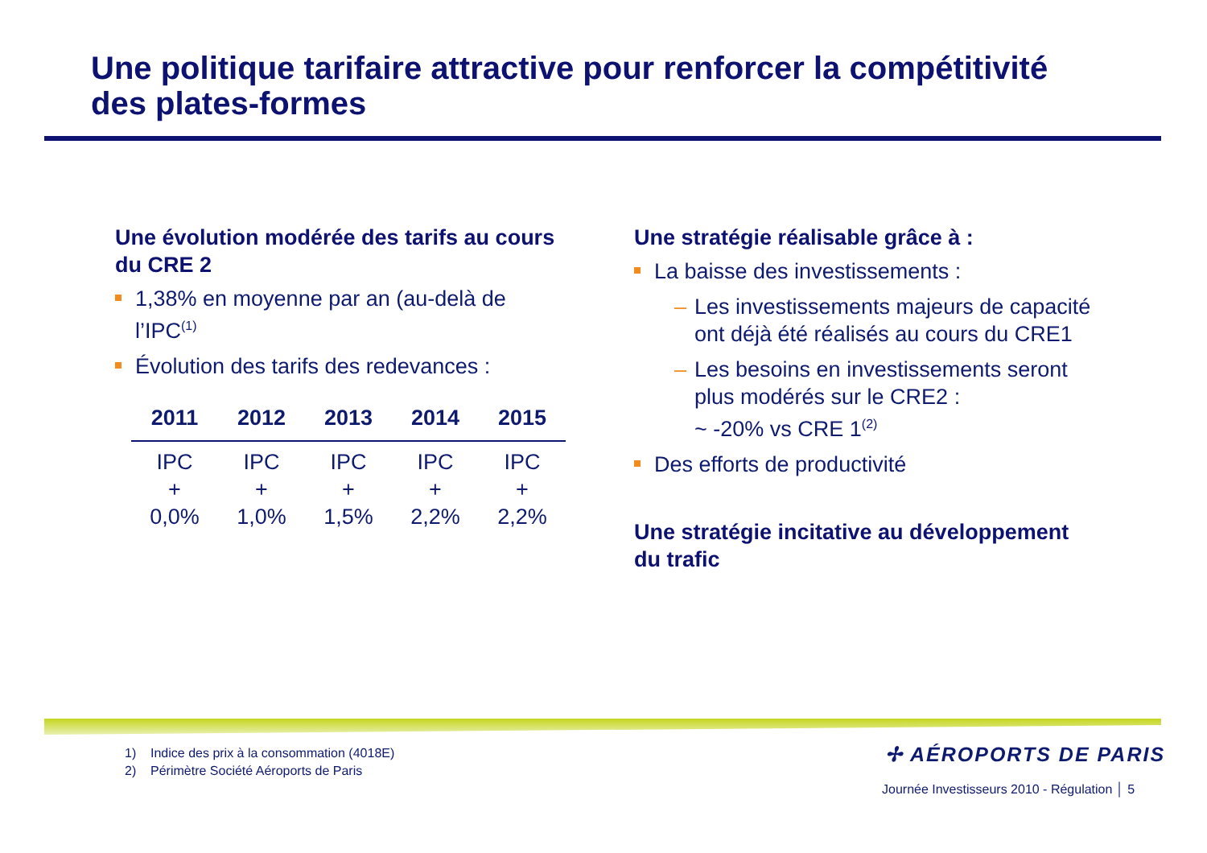Une politique tarifaire attractive pour renforcer la compétitivité
des plates-formes
Une évolution modérée des tarifs au cours du CRE 2
1,38% en moyenne par an (au-delà de l’IPC<sup>(1)</sup>
Évolution des tarifs des redevances :
| 2011 | 2012 | 2013 | 2014 | 2015 |
| --- | --- | --- | --- | --- |
| IPC + 0,0% | IPC + 1,0% | IPC + 1,5% | IPC + 2,2% | IPC + 2,2% |
Une stratégie réalisable grâce à :
La baisse des investissements :
– Les investissements majeurs de capacité ont déjà été réalisés au cours du CRE1
– Les besoins en investissements seront plus modérés sur le CRE2 :
~ -20% vs CRE 1<sup>(2)</sup>
Des efforts de productivité
Une stratégie incitative au développement du trafic
1) Indice des prix à la consommation (4018E)
2) Périmètre Société Aéroports de Paris
✢ AÉROPORTS DE PARIS
Journée Investisseurs 2010 - Régulation │ 5